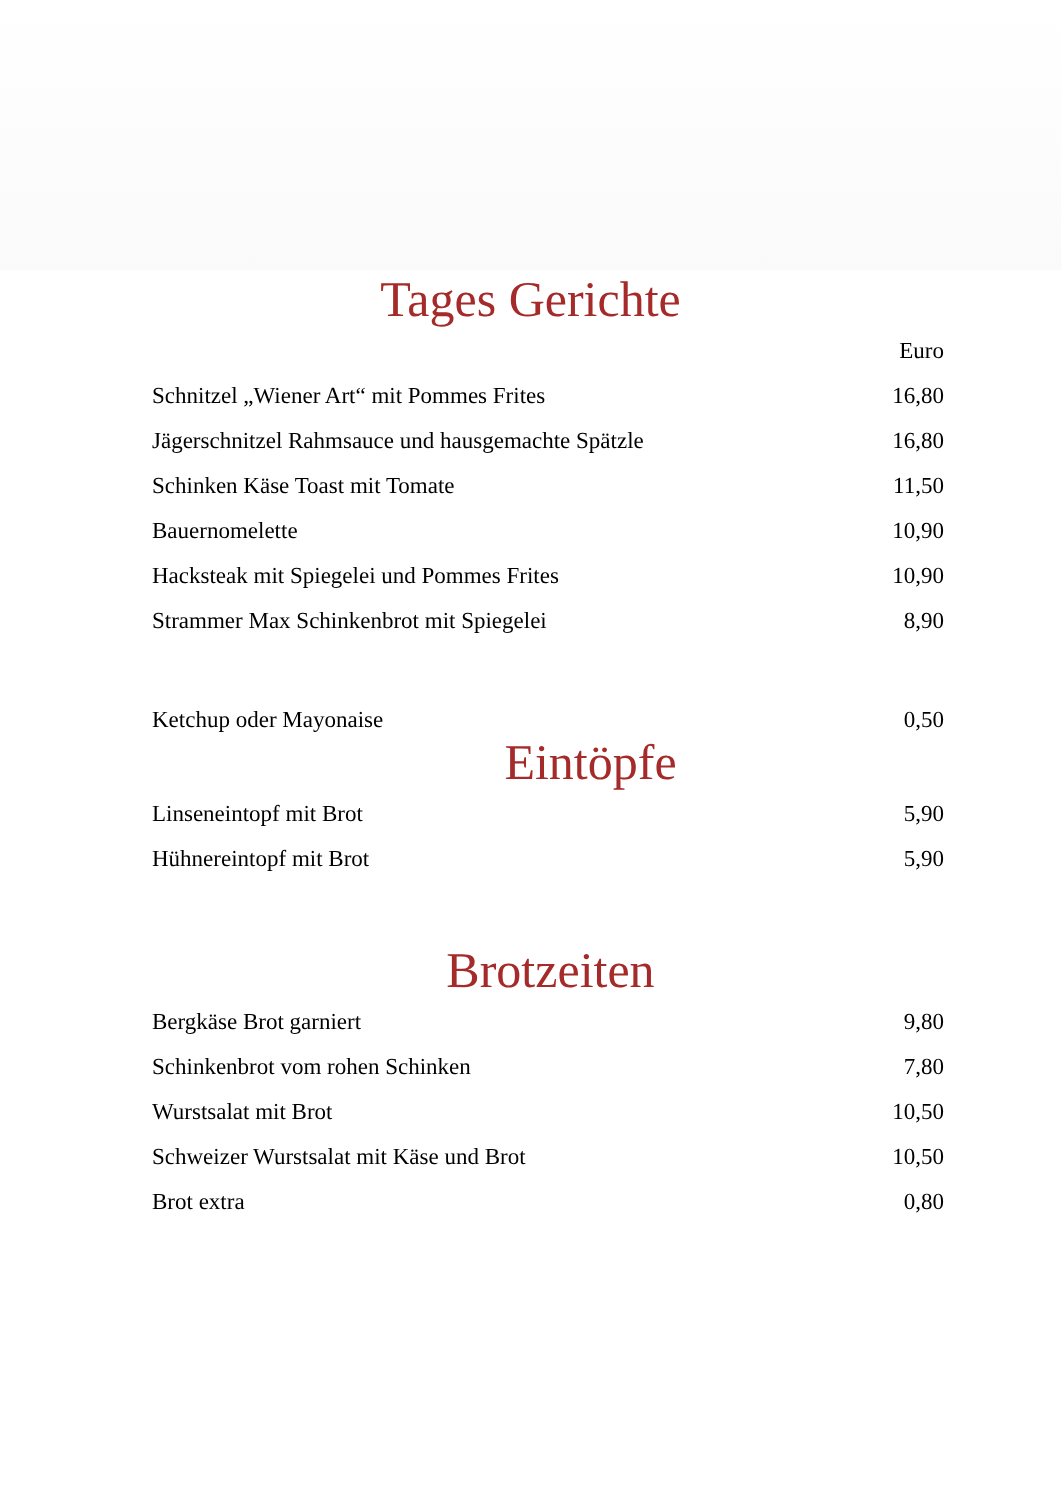Tages Gerichte
| | Euro |
| Schnitzel „Wiener Art“ mit Pommes Frites | 16,80 |
| Jägerschnitzel Rahmsauce und hausgemachte Spätzle | 16,80 |
| Schinken Käse Toast mit Tomate | 11,50 |
| Bauernomelette | 10,90 |
| Hacksteak mit Spiegelei und Pommes Frites | 10,90 |
| Strammer Max Schinkenbrot mit Spiegelei | 8,90 |
| Ketchup oder Mayonaise | 0,50 |
Eintöpfe
| Linseneintopf mit Brot | 5,90 |
| Hühnereintopf mit Brot | 5,90 |
Brotzeiten
| Bergkäse Brot garniert | 9,80 |
| Schinkenbrot vom rohen Schinken | 7,80 |
| Wurstsalat mit Brot | 10,50 |
| Schweizer Wurstsalat mit Käse und Brot | 10,50 |
| Brot extra | 0,80 |